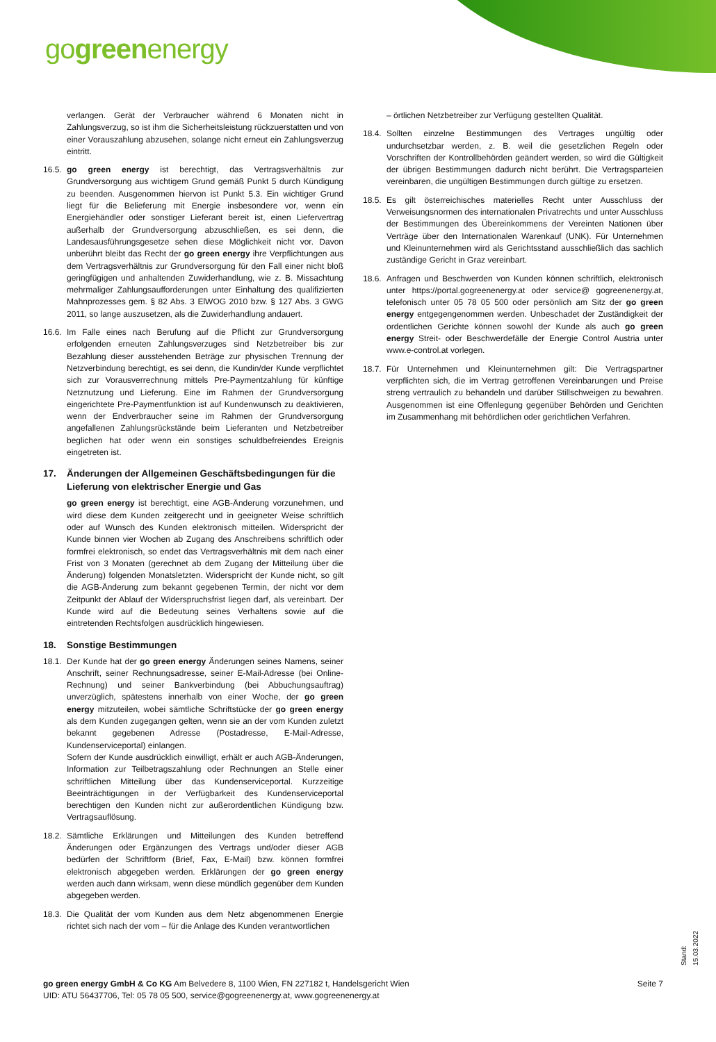gogreenenergy
verlangen. Gerät der Verbraucher während 6 Monaten nicht in Zahlungsverzug, so ist ihm die Sicherheitsleistung rückzuerstatten und von einer Vorauszahlung abzusehen, solange nicht erneut ein Zahlungsverzug eintritt.
16.5.
go green energy ist berechtigt, das Vertragsverhältnis zur Grundversorgung aus wichtigem Grund gemäß Punkt 5 durch Kündigung zu beenden. Ausgenommen hiervon ist Punkt 5.3. Ein wichtiger Grund liegt für die Belieferung mit Energie insbesondere vor, wenn ein Energiehändler oder sonstiger Lieferant bereit ist, einen Liefervertrag außerhalb der Grundversorgung abzuschließen, es sei denn, die Landesausführungsgesetze sehen diese Möglichkeit nicht vor. Davon unberührt bleibt das Recht der go green energy ihre Verpflichtungen aus dem Vertragsverhältnis zur Grundversorgung für den Fall einer nicht bloß geringfügigen und anhaltenden Zuwiderhandlung, wie z. B. Missachtung mehrmaliger Zahlungsaufforderungen unter Einhaltung des qualifizierten Mahnprozesses gem. § 82 Abs. 3 ElWOG 2010 bzw. § 127 Abs. 3 GWG 2011, so lange auszusetzen, als die Zuwiderhandlung andauert.
16.6.
Im Falle eines nach Berufung auf die Pflicht zur Grundversorgung erfolgenden erneuten Zahlungsverzuges sind Netzbetreiber bis zur Bezahlung dieser ausstehenden Beträge zur physischen Trennung der Netzverbindung berechtigt, es sei denn, die Kundin/der Kunde verpflichtet sich zur Vorausverrechnung mittels Pre-Paymentzahlung für künftige Netznutzung und Lieferung. Eine im Rahmen der Grundversorgung eingerichtete Pre-Paymentfunktion ist auf Kundenwunsch zu deaktivieren, wenn der Endverbraucher seine im Rahmen der Grundversorgung angefallenen Zahlungsrückstände beim Lieferanten und Netzbetreiber beglichen hat oder wenn ein sonstiges schuldbefreiendes Ereignis eingetreten ist.
17. Änderungen der Allgemeinen Geschäftsbedingungen für die Lieferung von elektrischer Energie und Gas
go green energy ist berechtigt, eine AGB-Änderung vorzunehmen, und wird diese dem Kunden zeitgerecht und in geeigneter Weise schriftlich oder auf Wunsch des Kunden elektronisch mitteilen. Widerspricht der Kunde binnen vier Wochen ab Zugang des Anschreibens schriftlich oder formfrei elektronisch, so endet das Vertragsverhältnis mit dem nach einer Frist von 3 Monaten (gerechnet ab dem Zugang der Mitteilung über die Änderung) folgenden Monatsletzten. Widerspricht der Kunde nicht, so gilt die AGB-Änderung zum bekannt gegebenen Termin, der nicht vor dem Zeitpunkt der Ablauf der Widerspruchsfrist liegen darf, als vereinbart. Der Kunde wird auf die Bedeutung seines Verhaltens sowie auf die eintretenden Rechtsfolgen ausdrücklich hingewiesen.
18. Sonstige Bestimmungen
18.1.
Der Kunde hat der go green energy Änderungen seines Namens, seiner Anschrift, seiner Rechnungsadresse, seiner E-Mail-Adresse (bei Online-Rechnung) und seiner Bankverbindung (bei Abbuchungsauftrag) unverzüglich, spätestens innerhalb von einer Woche, der go green energy mitzuteilen, wobei sämtliche Schriftstücke der go green energy als dem Kunden zugegangen gelten, wenn sie an der vom Kunden zuletzt bekannt gegebenen Adresse (Postadresse, E-Mail-Adresse, Kundenserviceportal) einlangen.
Sofern der Kunde ausdrücklich einwilligt, erhält er auch AGB-Änderungen, Information zur Teilbetragszahlung oder Rechnungen an Stelle einer schriftlichen Mitteilung über das Kundenserviceportal. Kurzzeitige Beeinträchtigungen in der Verfügbarkeit des Kundenserviceportal berechtigen den Kunden nicht zur außerordentlichen Kündigung bzw. Vertragsauflösung.
18.2.
Sämtliche Erklärungen und Mitteilungen des Kunden betreffend Änderungen oder Ergänzungen des Vertrags und/oder dieser AGB bedürfen der Schriftform (Brief, Fax, E-Mail) bzw. können formfrei elektronisch abgegeben werden. Erklärungen der go green energy werden auch dann wirksam, wenn diese mündlich gegenüber dem Kunden abgegeben werden.
18.3.
Die Qualität der vom Kunden aus dem Netz abgenommenen Energie richtet sich nach der vom – für die Anlage des Kunden verantwortlichen
– örtlichen Netzbetreiber zur Verfügung gestellten Qualität.
18.4.
Sollten einzelne Bestimmungen des Vertrages ungültig oder undurchsetzbar werden, z. B. weil die gesetzlichen Regeln oder Vorschriften der Kontrollbehörden geändert werden, so wird die Gültigkeit der übrigen Bestimmungen dadurch nicht berührt. Die Vertragsparteien vereinbaren, die ungültigen Bestimmungen durch gültige zu ersetzen.
18.5.
Es gilt österreichisches materielles Recht unter Ausschluss der Verweisungsnormen des internationalen Privatrechts und unter Ausschluss der Bestimmungen des Übereinkommens der Vereinten Nationen über Verträge über den Internationalen Warenkauf (UNK). Für Unternehmen und Kleinunternehmen wird als Gerichtsstand ausschließlich das sachlich zuständige Gericht in Graz vereinbart.
18.6.
Anfragen und Beschwerden von Kunden können schriftlich, elektronisch unter https://portal.gogreenenergy.at oder service@ gogreenenergy.at, telefonisch unter 05 78 05 500 oder persönlich am Sitz der go green energy entgegengenommen werden. Unbeschadet der Zuständigkeit der ordentlichen Gerichte können sowohl der Kunde als auch go green energy Streit- oder Beschwerdefälle der Energie Control Austria unter www.e-control.at vorlegen.
18.7.
Für Unternehmen und Kleinunternehmen gilt: Die Vertragspartner verpflichten sich, die im Vertrag getroffenen Vereinbarungen und Preise streng vertraulich zu behandeln und darüber Stillschweigen zu bewahren. Ausgenommen ist eine Offenlegung gegenüber Behörden und Gerichten im Zusammenhang mit behördlichen oder gerichtlichen Verfahren.
go green energy GmbH & Co KG Am Belvedere 8, 1100 Wien, FN 227182 t, Handelsgericht Wien
UID: ATU 56437706, Tel: 05 78 05 500, service@gogreenenergy.at, www.gogreenenergy.at
Seite 7
Stand: 15.03.2022